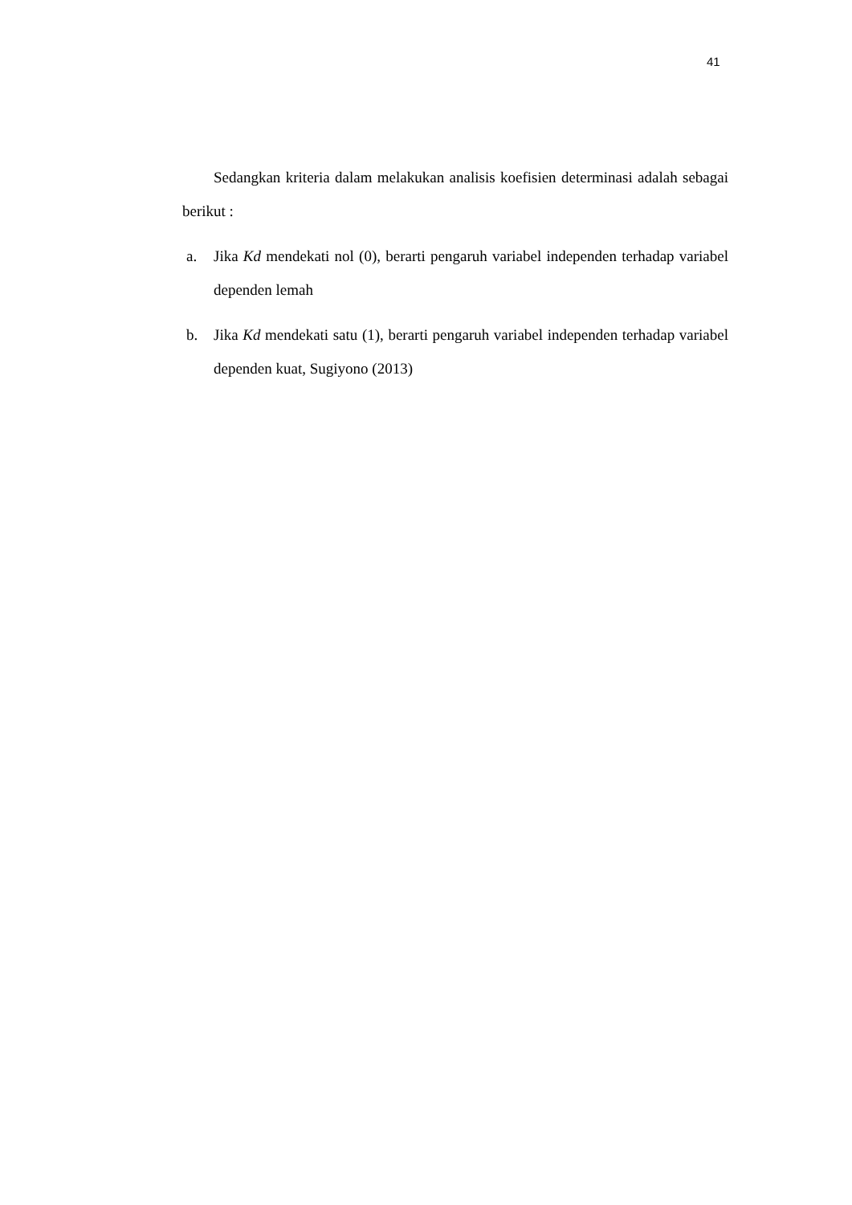41
Sedangkan kriteria dalam melakukan analisis koefisien determinasi adalah sebagai berikut :
a. Jika Kd mendekati nol (0), berarti pengaruh variabel independen terhadap variabel dependen lemah
b. Jika Kd mendekati satu (1), berarti pengaruh variabel independen terhadap variabel dependen kuat, Sugiyono (2013)